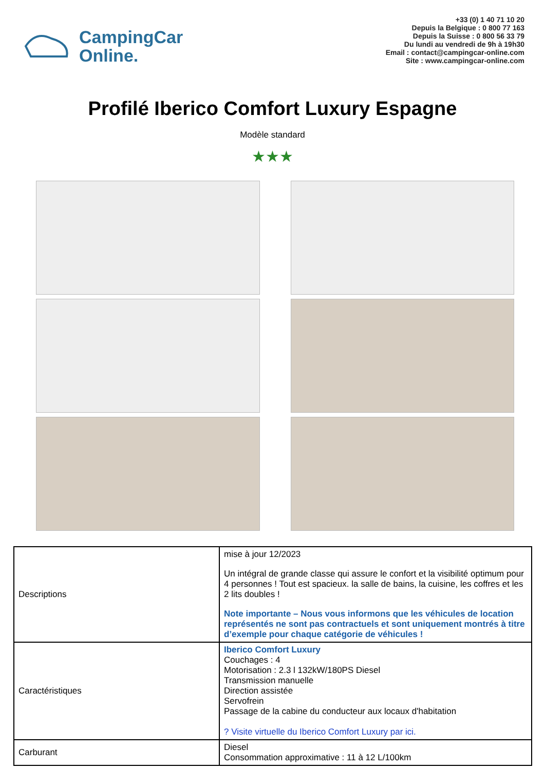CampingCar
Online.
+33 (0) 1 40 71 10 20
Depuis la Belgique : 0 800 77 163
Depuis la Suisse : 0 800 56 33 79
Du lundi au vendredi de 9h à 19h30
Email : contact@campingcar-online.com
Site : www.campingcar-online.com
Profilé Iberico Comfort Luxury Espagne
Modèle standard
★★★
| Descriptions | mise à jour 12/2023 Un intégral de grande classe qui assure le confort et la visibilité optimum pour 4 personnes ! Tout est spacieux. la salle de bains, la cuisine, les coffres et les 2 lits doubles ! Note importante – Nous vous informons que les véhicules de location représentés ne sont pas contractuels et sont uniquement montrés à titre d’exemple pour chaque catégorie de véhicules ! |
| Caractéristiques | Iberico Comfort Luxury Couchages : 4 Motorisation : 2.3 l 132kW/180PS Diesel Transmission manuelle Direction assistée Servofrein Passage de la cabine du conducteur aux locaux d'habitation ? Visite virtuelle du Iberico Comfort Luxury par ici. |
| Carburant | Diesel Consommation approximative : 11 à 12 L/100km |